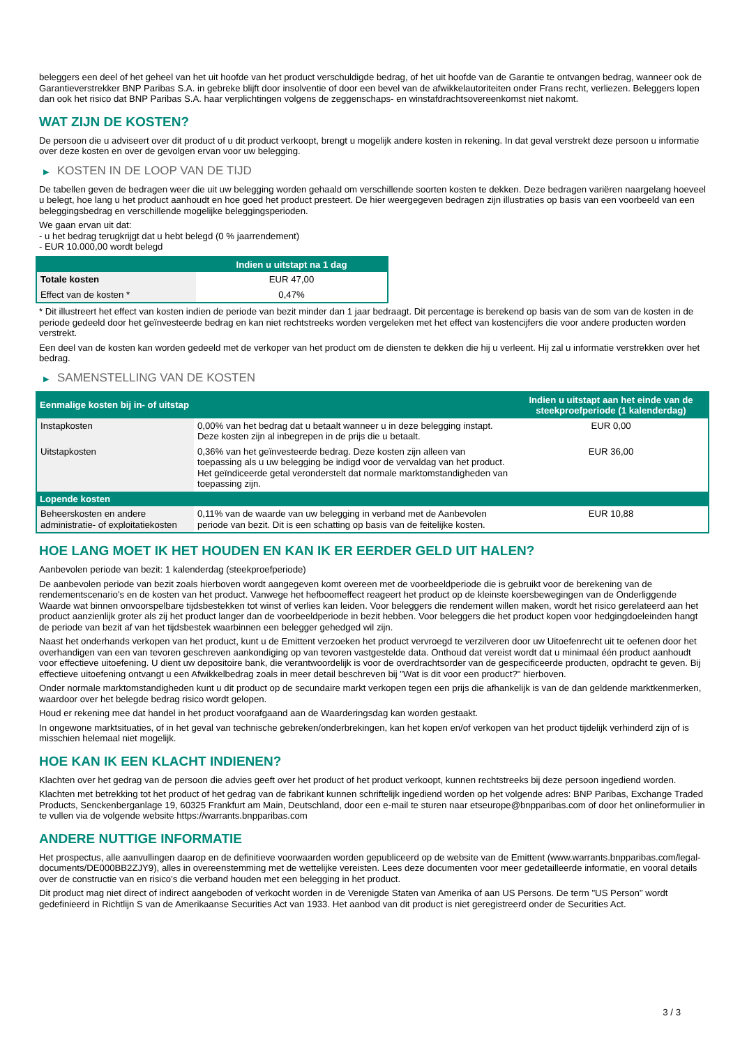beleggers een deel of het geheel van het uit hoofde van het product verschuldigde bedrag, of het uit hoofde van de Garantie te ontvangen bedrag, wanneer ook de Garantieverstrekker BNP Paribas S.A. in gebreke blijft door insolventie of door een bevel van de afwikkelautoriteiten onder Frans recht, verliezen. Beleggers lopen dan ook het risico dat BNP Paribas S.A. haar verplichtingen volgens de zeggenschaps- en winstafdrachtsovereenkomst niet nakomt.
WAT ZIJN DE KOSTEN?
De persoon die u adviseert over dit product of u dit product verkoopt, brengt u mogelijk andere kosten in rekening. In dat geval verstrekt deze persoon u informatie over deze kosten en over de gevolgen ervan voor uw belegging.
▶ KOSTEN IN DE LOOP VAN DE TIJD
De tabellen geven de bedragen weer die uit uw belegging worden gehaald om verschillende soorten kosten te dekken. Deze bedragen variëren naargelang hoeveel u belegt, hoe lang u het product aanhoudt en hoe goed het product presteert. De hier weergegeven bedragen zijn illustraties op basis van een voorbeeld van een beleggingsbedrag en verschillende mogelijke beleggingsperioden.
We gaan ervan uit dat:
- u het bedrag terugkrijgt dat u hebt belegd (0 % jaarrendement)
- EUR 10.000,00 wordt belegd
| | Indien u uitstapt na 1 dag |
| --- | --- |
| Totale kosten | EUR 47,00 |
| Effect van de kosten * | 0,47% |
* Dit illustreert het effect van kosten indien de periode van bezit minder dan 1 jaar bedraagt. Dit percentage is berekend op basis van de som van de kosten in de periode gedeeld door het geïnvesteerde bedrag en kan niet rechtstreeks worden vergeleken met het effect van kostencijfers die voor andere producten worden verstrekt.
Een deel van de kosten kan worden gedeeld met de verkoper van het product om de diensten te dekken die hij u verleent. Hij zal u informatie verstrekken over het bedrag.
▶ SAMENSTELLING VAN DE KOSTEN
| Eenmalige kosten bij in- of uitstap | | Indien u uitstapt aan het einde van de steekproefperiode (1 kalenderdag) |
| --- | --- | --- |
| Instapkosten | 0,00% van het bedrag dat u betaalt wanneer u in deze belegging instapt. Deze kosten zijn al inbegrepen in de prijs die u betaalt. | EUR 0,00 |
| Uitstapkosten | 0,36% van het geïnvesteerde bedrag. Deze kosten zijn alleen van toepassing als u uw belegging be indigd voor de vervaldag van het product. Het geïndiceerde getal veronderstelt dat normale marktomstandigheden van toepassing zijn. | EUR 36,00 |
| Lopende kosten | | |
| Beheerskosten en andere administratie- of exploitatiekosten | 0,11% van de waarde van uw belegging in verband met de Aanbevolen periode van bezit. Dit is een schatting op basis van de feitelijke kosten. | EUR 10,88 |
HOE LANG MOET IK HET HOUDEN EN KAN IK ER EERDER GELD UIT HALEN?
Aanbevolen periode van bezit: 1 kalenderdag (steekproefperiode)
De aanbevolen periode van bezit zoals hierboven wordt aangegeven komt overeen met de voorbeeldperiode die is gebruikt voor de berekening van de rendementscenario's en de kosten van het product. Vanwege het hefboomeffect reageert het product op de kleinste koersbewegingen van de Onderliggende Waarde wat binnen onvoorspelbare tijdsbestekken tot winst of verlies kan leiden. Voor beleggers die rendement willen maken, wordt het risico gerelateerd aan het product aanzienlijk groter als zij het product langer dan de voorbeeldperiode in bezit hebben. Voor beleggers die het product kopen voor hedgingdoeleinden hangt de periode van bezit af van het tijdsbestek waarbinnen een belegger gehedged wil zijn.
Naast het onderhands verkopen van het product, kunt u de Emittent verzoeken het product vervroegd te verzilveren door uw Uitoefenrecht uit te oefenen door het overhandigen van een van tevoren geschreven aankondiging op van tevoren vastgestelde data. Onthoud dat vereist wordt dat u minimaal één product aanhoudt voor effectieve uitoefening. U dient uw depositoire bank, die verantwoordelijk is voor de overdrachtsorder van de gespecificeerde producten, opdracht te geven. Bij effectieve uitoefening ontvangt u een Afwikkelbedrag zoals in meer detail beschreven bij "Wat is dit voor een product?" hierboven.
Onder normale marktomstandigheden kunt u dit product op de secundaire markt verkopen tegen een prijs die afhankelijk is van de dan geldende marktkenmerken, waardoor over het belegde bedrag risico wordt gelopen.
Houd er rekening mee dat handel in het product voorafgaand aan de Waarderingsdag kan worden gestaakt.
In ongewone marktsituaties, of in het geval van technische gebreken/onderbrekingen, kan het kopen en/of verkopen van het product tijdelijk verhinderd zijn of is misschien helemaal niet mogelijk.
HOE KAN IK EEN KLACHT INDIENEN?
Klachten over het gedrag van de persoon die advies geeft over het product of het product verkoopt, kunnen rechtstreeks bij deze persoon ingediend worden.
Klachten met betrekking tot het product of het gedrag van de fabrikant kunnen schriftelijk ingediend worden op het volgende adres: BNP Paribas, Exchange Traded Products, Senckenberganlage 19, 60325 Frankfurt am Main, Deutschland, door een e-mail te sturen naar etseurope@bnpparibas.com of door het onlineformulier in te vullen via de volgende website https://warrants.bnpparibas.com
ANDERE NUTTIGE INFORMATIE
Het prospectus, alle aanvullingen daarop en de definitieve voorwaarden worden gepubliceerd op de website van de Emittent (www.warrants.bnpparibas.com/legal-documents/DE000BB2ZJY9), alles in overeenstemming met de wettelijke vereisten. Lees deze documenten voor meer gedetailleerde informatie, en vooral details over de constructie van en risico’s die verband houden met een belegging in het product.
Dit product mag niet direct of indirect aangeboden of verkocht worden in de Verenigde Staten van Amerika of aan US Persons. De term "US Person" wordt gedefinieerd in Richtlijn S van de Amerikaanse Securities Act van 1933. Het aanbod van dit product is niet geregistreerd onder de Securities Act.
3 / 3